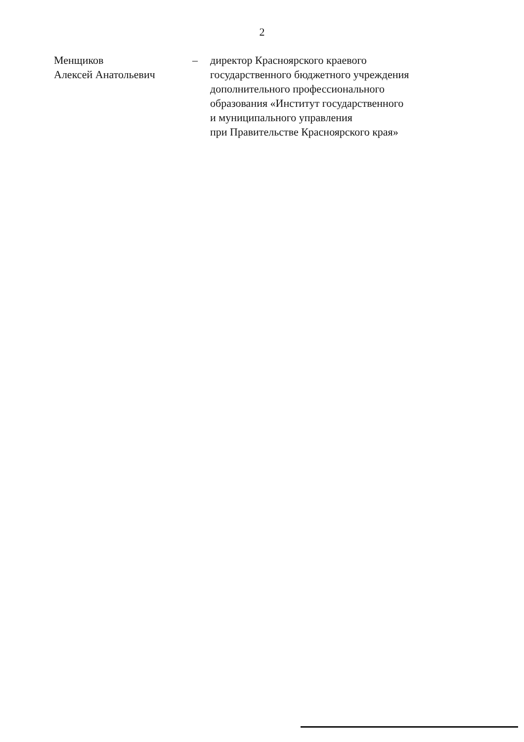2
Менщиков
Алексей Анатольевич
– директор Красноярского краевого
государственного бюджетного учреждения
дополнительного профессионального
образования «Институт государственного
и муниципального управления
при Правительстве Красноярского края»